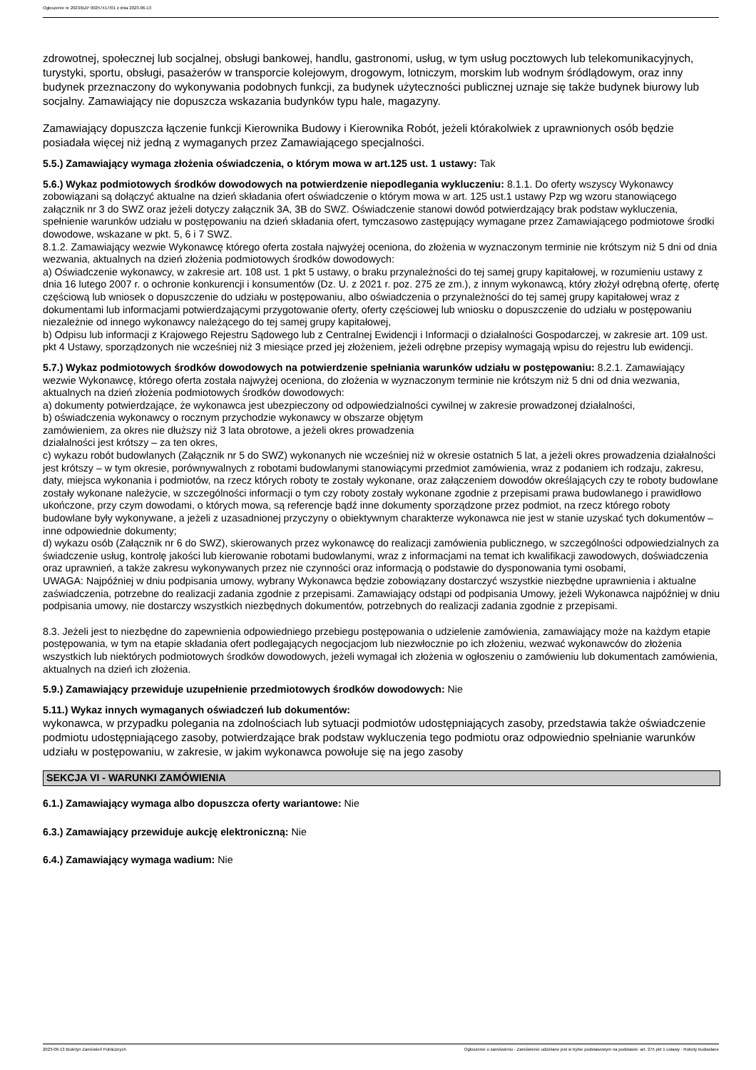Ogłoszenie nr 2023/BZP 00257417/01 z dnia 2023-06-13
zdrowotnej, społecznej lub socjalnej, obsługi bankowej, handlu, gastronomi, usług, w tym usług pocztowych lub telekomunikacyjnych, turystyki, sportu, obsługi, pasażerów w transporcie kolejowym, drogowym, lotniczym, morskim lub wodnym śródlądowym, oraz inny budynek przeznaczony do wykonywania podobnych funkcji, za budynek użyteczności publicznej uznaje się także budynek biurowy lub socjalny. Zamawiający nie dopuszcza wskazania budynków typu hale, magazyny.
Zamawiający dopuszcza łączenie funkcji Kierownika Budowy i Kierownika Robót, jeżeli którakolwiek z uprawnionych osób będzie posiadała więcej niż jedną z wymaganych przez Zamawiającego specjalności.
5.5.) Zamawiający wymaga złożenia oświadczenia, o którym mowa w art.125 ust. 1 ustawy: Tak
5.6.) Wykaz podmiotowych środków dowodowych na potwierdzenie niepodlegania wykluczeniu: 8.1.1. Do oferty wszyscy Wykonawcy zobowiązani są dołączyć aktualne na dzień składania ofert oświadczenie o którym mowa w art. 125 ust.1 ustawy Pzp wg wzoru stanowiącego załącznik nr 3 do SWZ oraz jeżeli dotyczy załącznik 3A, 3B do SWZ. Oświadczenie stanowi dowód potwierdzający brak podstaw wykluczenia, spełnienie warunków udziału w postępowaniu na dzień składania ofert, tymczasowo zastępujący wymagane przez Zamawiającego podmiotowe środki dowodowe, wskazane w pkt. 5, 6 i 7 SWZ.
8.1.2. Zamawiający wezwie Wykonawcę którego oferta została najwyżej oceniona, do złożenia w wyznaczonym terminie nie krótszym niż 5 dni od dnia wezwania, aktualnych na dzień złożenia podmiotowych środków dowodowych:
a) Oświadczenie wykonawcy, w zakresie art. 108 ust. 1 pkt 5 ustawy, o braku przynależności do tej samej grupy kapitałowej, w rozumieniu ustawy z dnia 16 lutego 2007 r. o ochronie konkurencji i konsumentów (Dz. U. z 2021 r. poz. 275 ze zm.), z innym wykonawcą, który złożył odrębną ofertę, ofertę częściową lub wniosek o dopuszczenie do udziału w postępowaniu, albo oświadczenia o przynależności do tej samej grupy kapitałowej wraz z dokumentami lub informacjami potwierdzającymi przygotowanie oferty, oferty częściowej lub wniosku o dopuszczenie do udziału w postępowaniu niezależnie od innego wykonawcy należącego do tej samej grupy kapitałowej,
b) Odpisu lub informacji z Krajowego Rejestru Sądowego lub z Centralnej Ewidencji i Informacji o działalności Gospodarczej, w zakresie art. 109 ust. pkt 4 Ustawy, sporządzonych nie wcześniej niż 3 miesiące przed jej złożeniem, jeżeli odrębne przepisy wymagają wpisu do rejestru lub ewidencji.
5.7.) Wykaz podmiotowych środków dowodowych na potwierdzenie spełniania warunków udziału w postępowaniu: 8.2.1. Zamawiający wezwie Wykonawcę, którego oferta została najwyżej oceniona, do złożenia w wyznaczonym terminie nie krótszym niż 5 dni od dnia wezwania, aktualnych na dzień złożenia podmiotowych środków dowodowych:
a) dokumenty potwierdzające, że wykonawca jest ubezpieczony od odpowiedzialności cywilnej w zakresie prowadzonej działalności,
b) oświadczenia wykonawcy o rocznym przychodzie wykonawcy w obszarze objętym
zamówieniem, za okres nie dłuższy niż 3 lata obrotowe, a jeżeli okres prowadzenia
działalności jest krótszy – za ten okres,
c) wykazu robót budowlanych (Załącznik nr 5 do SWZ) wykonanych nie wcześniej niż w okresie ostatnich 5 lat, a jeżeli okres prowadzenia działalności jest krótszy – w tym okresie, porównywalnych z robotami budowlanymi stanowiącymi przedmiot zamówienia, wraz z podaniem ich rodzaju, zakresu, daty, miejsca wykonania i podmiotów, na rzecz których roboty te zostały wykonane, oraz załączeniem dowodów określających czy te roboty budowlane zostały wykonane należycie, w szczególności informacji o tym czy roboty zostały wykonane zgodnie z przepisami prawa budowlanego i prawidłowo ukończone, przy czym dowodami, o których mowa, są referencje bądź inne dokumenty sporządzone przez podmiot, na rzecz którego roboty budowlane były wykonywane, a jeżeli z uzasadnionej przyczyny o obiektywnym charakterze wykonawca nie jest w stanie uzyskać tych dokumentów – inne odpowiednie dokumenty;
d) wykazu osób (Załącznik nr 6 do SWZ), skierowanych przez wykonawcę do realizacji zamówienia publicznego, w szczególności odpowiedzialnych za świadczenie usług, kontrolę jakości lub kierowanie robotami budowlanymi, wraz z informacjami na temat ich kwalifikacji zawodowych, doświadczenia oraz uprawnień, a także zakresu wykonywanych przez nie czynności oraz informacją o podstawie do dysponowania tymi osobami,
UWAGA: Najpóźniej w dniu podpisania umowy, wybrany Wykonawca będzie zobowiązany dostarczyć wszystkie niezbędne uprawnienia i aktualne zaświadczenia, potrzebne do realizacji zadania zgodnie z przepisami. Zamawiający odstąpi od podpisania Umowy, jeżeli Wykonawca najpóźniej w dniu podpisania umowy, nie dostarczy wszystkich niezbędnych dokumentów, potrzebnych do realizacji zadania zgodnie z przepisami.
8.3. Jeżeli jest to niezbędne do zapewnienia odpowiedniego przebiegu postępowania o udzielenie zamówienia, zamawiający może na każdym etapie postępowania, w tym na etapie składania ofert podlegających negocjacjom lub niezwłocznie po ich złożeniu, wezwać wykonawców do złożenia wszystkich lub niektórych podmiotowych środków dowodowych, jeżeli wymagał ich złożenia w ogłoszeniu o zamówieniu lub dokumentach zamówienia, aktualnych na dzień ich złożenia.
5.9.) Zamawiający przewiduje uzupełnienie przedmiotowych środków dowodowych: Nie
5.11.) Wykaz innych wymaganych oświadczeń lub dokumentów:
wykonawca, w przypadku polegania na zdolnościach lub sytuacji podmiotów udostępniających zasoby, przedstawia także oświadczenie podmiotu udostępniającego zasoby, potwierdzające brak podstaw wykluczenia tego podmiotu oraz odpowiednio spełnianie warunków udziału w postępowaniu, w zakresie, w jakim wykonawca powołuje się na jego zasoby
SEKCJA VI - WARUNKI ZAMÓWIENIA
6.1.) Zamawiający wymaga albo dopuszcza oferty wariantowe: Nie
6.3.) Zamawiający przewiduje aukcję elektroniczną: Nie
6.4.) Zamawiający wymaga wadium: Nie
2023-06-13 Biuletyn Zamówień Publicznych Ogłoszenie o zamówieniu - Zamówienie udzielane jest w trybie podstawowym na podstawie: art. 275 pkt 1 ustawy - Roboty budowlane